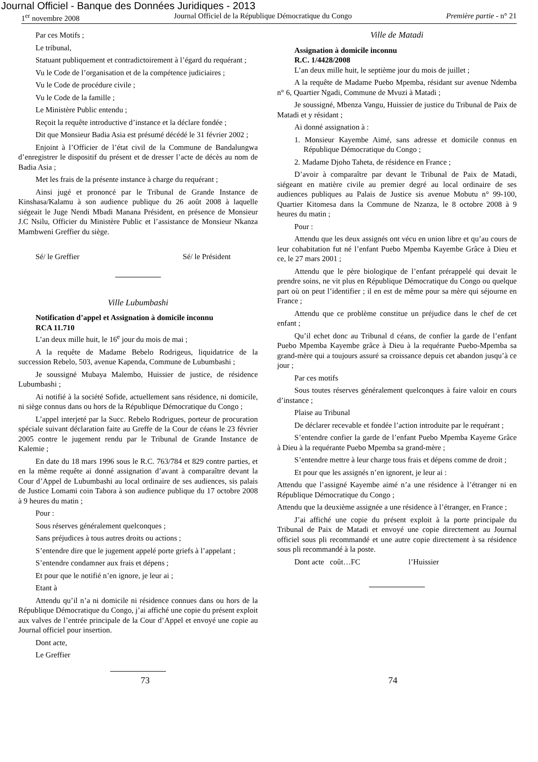Journal Officiel - Banque des Données Juridiques - 2013
1<sup>er</sup> novembre 2008 Journal Officiel de la République Démocratique du Congo Première partie - n° 21
Par ces Motifs ;
Le tribunal,
Statuant publiquement et contradictoirement à l’égard du requérant ;
Vu le Code de l’organisation et de la compétence judiciaires ;
Vu le Code de procédure civile ;
Vu le Code de la famille ;
Le Ministère Public entendu ;
Reçoit la requête introductive d’instance et la déclare fondée ;
Dit que Monsieur Badia Asia est présumé décédé le 31 février 2002 ;
Enjoint à l’Officier de l’état civil de la Commune de Bandalungwa d’enregistrer le dispositif du présent et de dresser l’acte de décès au nom de Badia Asia ;
Met les frais de la présente instance à charge du requérant ;
Ainsi jugé et prononcé par le Tribunal de Grande Instance de Kinshasa/Kalamu à son audience publique du 26 août 2008 à laquelle siégeait le Juge Nendi Mbadi Manana Président, en présence de Monsieur J.C Nsilu, Officier du Ministère Public et l’assistance de Monsieur Nkanza Mambweni Greffier du siège.
Sé/ le Greffier Sé/ le Président
Ville Lubumbashi
Notification d’appel et Assignation à domicile inconnu
RCA 11.710
L’an deux mille huit, le 16<sup>e</sup> jour du mois de mai ;
A la requête de Madame Bebelo Rodrigeus, liquidatrice de la succession Rebelo, 503, avenue Kapenda, Commune de Lubumbashi ;
Je soussigné Mubaya Malembo, Huissier de justice, de résidence Lubumbashi ;
Ai notifié à la société Sofide, actuellement sans résidence, ni domicile, ni siège connus dans ou hors de la République Démocratique du Congo ;
L’appel interjeté par la Succ. Rebelo Rodrigues, porteur de procuration spéciale suivant déclaration faite au Greffe de la Cour de céans le 23 février 2005 contre le jugement rendu par le Tribunal de Grande Instance de Kalemie ;
En date du 18 mars 1996 sous le R.C. 763/784 et 829 contre parties, et en la même requête ai donné assignation d’avant à comparaître devant la Cour d’Appel de Lubumbashi au local ordinaire de ses audiences, sis palais de Justice Lomami coin Tabora à son audience publique du 17 octobre 2008 à 9 heures du matin ;
Pour :
Sous réserves généralement quelconques ;
Sans préjudices à tous autres droits ou actions ;
S’entendre dire que le jugement appelé porte griefs à l’appelant ;
S’entendre condamner aux frais et dépens ;
Et pour que le notifié n’en ignore, je leur ai ;
Etant à
Attendu qu’il n’a ni domicile ni résidence connues dans ou hors de la République Démocratique du Congo, j’ai affiché une copie du présent exploit aux valves de l’entrée principale de la Cour d’Appel et envoyé une copie au Journal officiel pour insertion.
Dont acte,
Le Greffier
Ville de Matadi
Assignation à domicile inconnu
R.C. 1/4428/2008
L’an deux mille huit, le septième jour du mois de juillet ;
A la requête de Madame Puebo Mpemba, résidant sur avenue Ndemba n° 6, Quartier Ngadi, Commune de Mvuzi à Matadi ;
Je soussigné, Mbenza Vangu, Huissier de justice du Tribunal de Paix de Matadi et y résidant ;
Ai donné assignation à :
1. Monsieur Kayembe Aimé, sans adresse et domicile connus en République Démocratique du Congo ;
2. Madame Djoho Taheta, de résidence en France ;
D’avoir à comparaître par devant le Tribunal de Paix de Matadi, siégeant en matière civile au premier degré au local ordinaire de ses audiences publiques au Palais de Justice sis avenue Mobutu n° 99-100, Quartier Kitomesa dans la Commune de Nzanza, le 8 octobre 2008 à 9 heures du matin ;
Pour :
Attendu que les deux assignés ont vécu en union libre et qu’au cours de leur cohabitation fut né l’enfant Puebo Mpemba Kayembe Grâce à Dieu et ce, le 27 mars 2001 ;
Attendu que le père biologique de l’enfant prérappelé qui devait le prendre soins, ne vit plus en République Démocratique du Congo ou quelque part où on peut l’identifier ; il en est de même pour sa mère qui séjourne en France ;
Attendu que ce problème constitue un préjudice dans le chef de cet enfant ;
Qu’il echet donc au Tribunal d céans, de confier la garde de l’enfant Puebo Mpemba Kayembe grâce à Dieu à la requérante Puebo-Mpemba sa grand-mère qui a toujours assuré sa croissance depuis cet abandon jusqu’à ce jour ;
Par ces motifs
Sous toutes réserves généralement quelconques à faire valoir en cours d’instance ;
Plaise au Tribunal
De déclarer recevable et fondée l’action introduite par le requérant ;
S’entendre confier la garde de l’enfant Puebo Mpemba Kayeme Grâce à Dieu à la requérante Puebo Mpemba sa grand-mère ;
S’entendre mettre à leur charge tous frais et dépens comme de droit ;
Et pour que les assignés n’en ignorent, je leur ai :
Attendu que l’assigné Kayembe aimé n’a une résidence à l’étranger ni en République Démocratique du Congo ;
Attendu que la deuxième assignée a une résidence à l’étranger, en France ;
J’ai affiché une copie du présent exploit à la porte principale du Tribunal de Paix de Matadi et envoyé une copie directement au Journal officiel sous pli recommandé et une autre copie directement à sa résidence sous pli recommandé à la poste.
Dont acte coût…FC l’Huissier
73 74